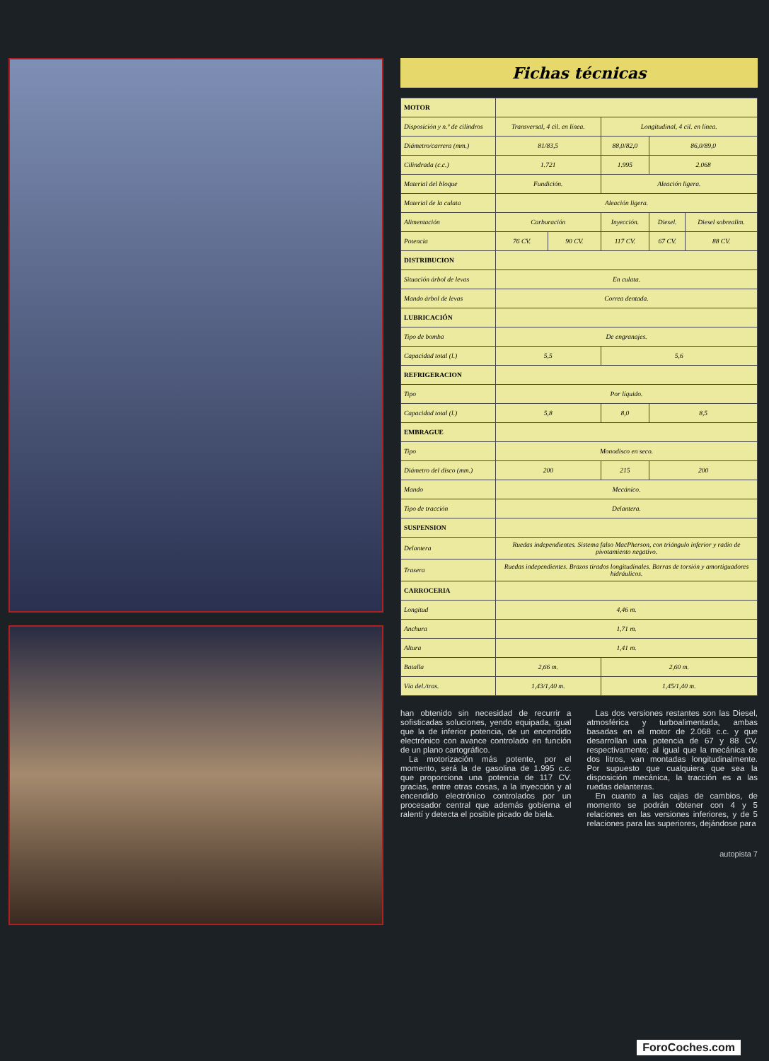Fichas técnicas
| MOTOR | | | | | |
| Disposición y n.º de cilindros | Transversal, 4 cil. en línea. | | Longitudinal, 4 cil. en línea. | | |
| Diámetro/carrera (mm.) | 81/83,5 | | 88,0/82,0 | 86,0/89,0 | |
| Cilindrada (c.c.) | 1.721 | | 1.995 | 2.068 | |
| Material del bloque | Fundición. | | Aleación ligera. | | |
| Material de la culata | Aleación ligera. | | | | |
| Alimentación | Carburación | | Inyección. | Diesel. | Diesel sobrealim. |
| Potencia | 76 CV. | 90 CV. | 117 CV. | 67 CV. | 88 CV. |
| DISTRIBUCION | | | | | |
| Situación árbol de levas | En culata. | | | | |
| Mando árbol de levas | Correa dentada. | | | | |
| LUBRICACIÓN | | | | | |
| Tipo de bomba | De engranajes. | | | | |
| Capacidad total (l.) | 5,5 | | 5,6 | | |
| REFRIGERACION | | | | | |
| Tipo | Por líquido. | | | | |
| Capacidad total (l.) | 5,8 | | 8,0 | 8,5 | |
| EMBRAGUE | | | | | |
| Tipo | Monodisco en seco. | | | | |
| Diámetro del disco (mm.) | 200 | | 215 | 200 | |
| Mando | Mecánico. | | | | |
| Tipo de tracción | Delantera. | | | | |
| SUSPENSION | | | | | |
| Delantera | Ruedas independientes. Sistema falso MacPherson, con triángulo inferior y radio de pivotamiento negativo. | | | | |
| Trasera | Ruedas independientes. Brazos tirados longitudinales. Barras de torsión y amortiguadores hidráulicos. | | | | |
| CARROCERIA | | | | | |
| Longitud | 4,46 m. | | | | |
| Anchura | 1,71 m. | | | | |
| Altura | 1,41 m. | | | | |
| Batalla | 2,66 m. | | 2,60 m. | | |
| Vía del./tras. | 1,43/1,40 m. | | 1,45/1,40 m. | | |
han obtenido sin necesidad de recurrir a sofisticadas soluciones, yendo equipada, igual que la de inferior potencia, de un encendido electrónico con avance controlado en función de un plano cartográfico.
La motorización más potente, por el momento, será la de gasolina de 1.995 c.c. que proporciona una potencia de 117 CV. gracias, entre otras cosas, a la inyección y al encendido electrónico controlados por un procesador central que además gobierna el ralentí y detecta el posible picado de biela.
Las dos versiones restantes son las Diesel, atmosférica y turboalimentada, ambas basadas en el motor de 2.068 c.c. y que desarrollan una potencia de 67 y 88 CV. respectivamente; al igual que la mecánica de dos litros, van montadas longitudinalmente. Por supuesto que cualquiera que sea la disposición mecánica, la tracción es a las ruedas delanteras.
En cuanto a las cajas de cambios, de momento se podrán obtener con 4 y 5 relaciones en las versiones inferiores, y de 5 relaciones para las superiores, dejándose para
autopista 7
ForoCoches.com